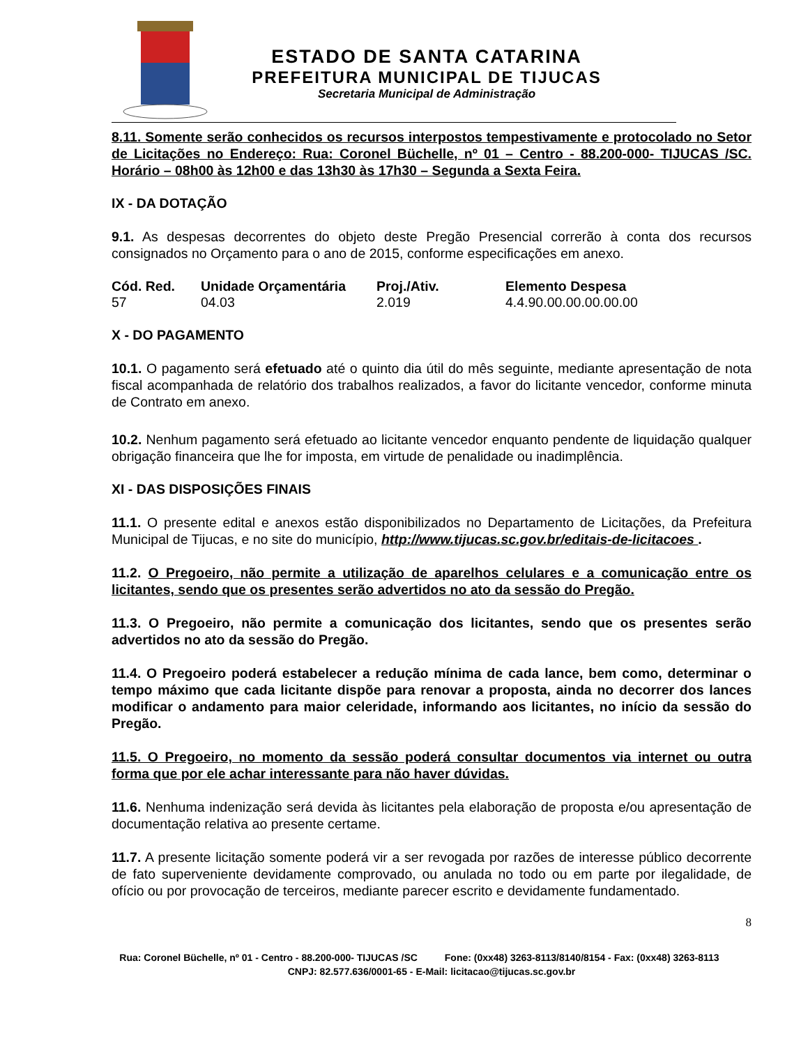ESTADO DE SANTA CATARINA
PREFEITURA MUNICIPAL DE TIJUCAS
Secretaria Municipal de Administração
8.11. Somente serão conhecidos os recursos interpostos tempestivamente e protocolado no Setor de Licitações no Endereço: Rua: Coronel Büchelle, nº 01 – Centro - 88.200-000- TIJUCAS /SC. Horário – 08h00 às 12h00 e das 13h30 às 17h30 – Segunda a Sexta Feira.
IX - DA DOTAÇÃO
9.1. As despesas decorrentes do objeto deste Pregão Presencial correrão à conta dos recursos consignados no Orçamento para o ano de 2015, conforme especificações em anexo.
| Cód. Red. | Unidade Orçamentária | Proj./Ativ. | Elemento Despesa |
| --- | --- | --- | --- |
| 57 | 04.03 | 2.019 | 4.4.90.00.00.00.00.00 |
X - DO PAGAMENTO
10.1. O pagamento será efetuado até o quinto dia útil do mês seguinte, mediante apresentação de nota fiscal acompanhada de relatório dos trabalhos realizados, a favor do licitante vencedor, conforme minuta de Contrato em anexo.
10.2. Nenhum pagamento será efetuado ao licitante vencedor enquanto pendente de liquidação qualquer obrigação financeira que lhe for imposta, em virtude de penalidade ou inadimplência.
XI - DAS DISPOSIÇÕES FINAIS
11.1. O presente edital e anexos estão disponibilizados no Departamento de Licitações, da Prefeitura Municipal de Tijucas, e no site do município, http://www.tijucas.sc.gov.br/editais-de-licitacoes .
11.2. O Pregoeiro, não permite a utilização de aparelhos celulares e a comunicação entre os licitantes, sendo que os presentes serão advertidos no ato da sessão do Pregão.
11.3. O Pregoeiro, não permite a comunicação dos licitantes, sendo que os presentes serão advertidos no ato da sessão do Pregão.
11.4. O Pregoeiro poderá estabelecer a redução mínima de cada lance, bem como, determinar o tempo máximo que cada licitante dispõe para renovar a proposta, ainda no decorrer dos lances modificar o andamento para maior celeridade, informando aos licitantes, no início da sessão do Pregão.
11.5. O Pregoeiro, no momento da sessão poderá consultar documentos via internet ou outra forma que por ele achar interessante para não haver dúvidas.
11.6. Nenhuma indenização será devida às licitantes pela elaboração de proposta e/ou apresentação de documentação relativa ao presente certame.
11.7. A presente licitação somente poderá vir a ser revogada por razões de interesse público decorrente de fato superveniente devidamente comprovado, ou anulada no todo ou em parte por ilegalidade, de ofício ou por provocação de terceiros, mediante parecer escrito e devidamente fundamentado.
8
Rua: Coronel Büchelle, nº 01 - Centro - 88.200-000- TIJUCAS /SC Fone: (0xx48) 3263-8113/8140/8154 - Fax: (0xx48) 3263-8113 CNPJ: 82.577.636/0001-65 - E-Mail: licitacao@tijucas.sc.gov.br